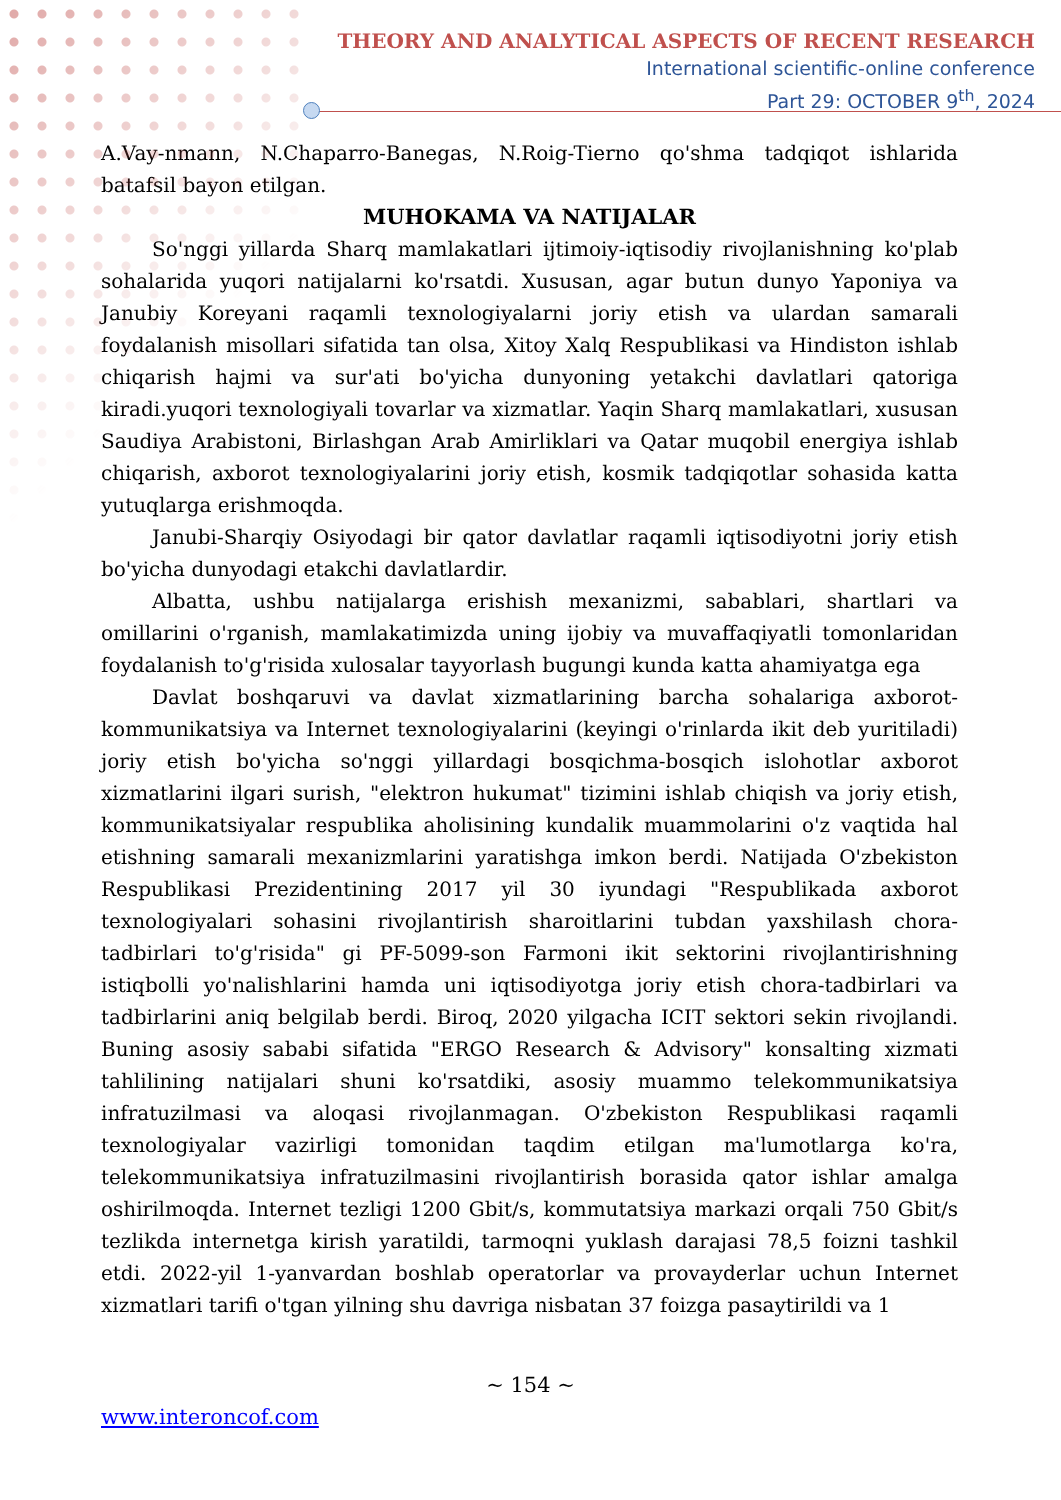THEORY AND ANALYTICAL ASPECTS OF RECENT RESEARCH
International scientific-online conference
Part 29: OCTOBER 9<sup>th</sup>, 2024
A.Vay-nmann, N.Chaparro-Banegas, N.Roig-Tierno qo'shma tadqiqot ishlarida batafsil bayon etilgan.
MUHOKAMA VA NATIJALAR
So'nggi yillarda Sharq mamlakatlari ijtimoiy-iqtisodiy rivojlanishning ko'plab sohalarida yuqori natijalarni ko'rsatdi. Xususan, agar butun dunyo Yaponiya va Janubiy Koreyani raqamli texnologiyalarni joriy etish va ulardan samarali foydalanish misollari sifatida tan olsa, Xitoy Xalq Respublikasi va Hindiston ishlab chiqarish hajmi va sur'ati bo'yicha dunyoning yetakchi davlatlari qatoriga kiradi.yuqori texnologiyali tovarlar va xizmatlar. Yaqin Sharq mamlakatlari, xususan Saudiya Arabistoni, Birlashgan Arab Amirliklari va Qatar muqobil energiya ishlab chiqarish, axborot texnologiyalarini joriy etish, kosmik tadqiqotlar sohasida katta yutuqlarga erishmoqda.
Janubi-Sharqiy Osiyodagi bir qator davlatlar raqamli iqtisodiyotni joriy etish bo'yicha dunyodagi etakchi davlatlardir.
Albatta, ushbu natijalarga erishish mexanizmi, sabablari, shartlari va omillarini o'rganish, mamlakatimizda uning ijobiy va muvaffaqiyatli tomonlaridan foydalanish to'g'risida xulosalar tayyorlash bugungi kunda katta ahamiyatga ega
Davlat boshqaruvi va davlat xizmatlarining barcha sohalariga axborot-kommunikatsiya va Internet texnologiyalarini (keyingi o'rinlarda ikit deb yuritiladi) joriy etish bo'yicha so'nggi yillardagi bosqichma-bosqich islohotlar axborot xizmatlarini ilgari surish, "elektron hukumat" tizimini ishlab chiqish va joriy etish, kommunikatsiyalar respublika aholisining kundalik muammolarini o'z vaqtida hal etishning samarali mexanizmlarini yaratishga imkon berdi. Natijada O'zbekiston Respublikasi Prezidentining 2017 yil 30 iyundagi "Respublikada axborot texnologiyalari sohasini rivojlantirish sharoitlarini tubdan yaxshilash chora-tadbirlari to'g'risida" gi PF-5099-son Farmoni ikit sektorini rivojlantirishning istiqbolli yo'nalishlarini hamda uni iqtisodiyotga joriy etish chora-tadbirlari va tadbirlarini aniq belgilab berdi. Biroq, 2020 yilgacha ICIT sektori sekin rivojlandi. Buning asosiy sababi sifatida "ERGO Research & Advisory" konsalting xizmati tahlilining natijalari shuni ko'rsatdiki, asosiy muammo telekommunikatsiya infratuzilmasi va aloqasi rivojlanmagan. O'zbekiston Respublikasi raqamli texnologiyalar vazirligi tomonidan taqdim etilgan ma'lumotlarga ko'ra, telekommunikatsiya infratuzilmasini rivojlantirish borasida qator ishlar amalga oshirilmoqda. Internet tezligi 1200 Gbit/s, kommutatsiya markazi orqali 750 Gbit/s tezlikda internetga kirish yaratildi, tarmoqni yuklash darajasi 78,5 foizni tashkil etdi. 2022-yil 1-yanvardan boshlab operatorlar va provayderlar uchun Internet xizmatlari tarifi o'tgan yilning shu davriga nisbatan 37 foizga pasaytirildi va 1
~ 154 ~
www.interoncof.com